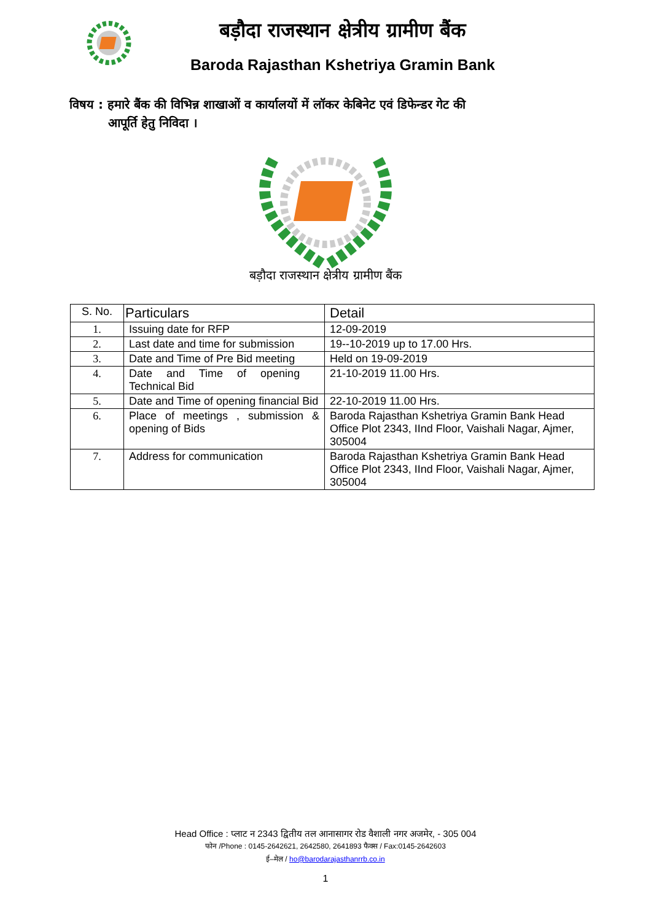बड़ौदा राजस्थान क्षेत्रीय ग्रामीण बैंक
Baroda Rajasthan Kshetriya Gramin Bank
विषय : हमारे बैंक की विभिन्न शाखाओं व कार्यालयों में लॉकर केबिनेट एवं डिफेन्डर गेट की
आपूर्ति हेतु निविदा ।
बड़ौदा राजस्थान क्षेत्रीय ग्रामीण बैंक
| S. No. | Particulars | Detail |
| --- | --- | --- |
| 1. | Issuing date for RFP | 12-09-2019 |
| 2. | Last date and time for submission | 19--10-2019 up to 17.00 Hrs. |
| 3. | Date and Time of Pre Bid meeting | Held on 19-09-2019 |
| 4. | Date and Time of opening Technical Bid | 21-10-2019 11.00 Hrs. |
| 5. | Date and Time of opening financial Bid | 22-10-2019 11.00 Hrs. |
| 6. | Place of meetings , submission & opening of Bids | Baroda Rajasthan Kshetriya Gramin Bank Head Office Plot 2343, IInd Floor, Vaishali Nagar, Ajmer, 305004 |
| 7. | Address for communication | Baroda Rajasthan Kshetriya Gramin Bank Head Office Plot 2343, IInd Floor, Vaishali Nagar, Ajmer, 305004 |
Head Office : प्लाट न 2343 द्वितीय तल आनासागर रोड वैशाली नगर अजमेर, - 305 004
फोन /Phone : 0145-2642621, 2642580, 2641893 फैक्स / Fax:0145-2642603
ई–मेल / ho@barodarajasthanrrb.co.in
1